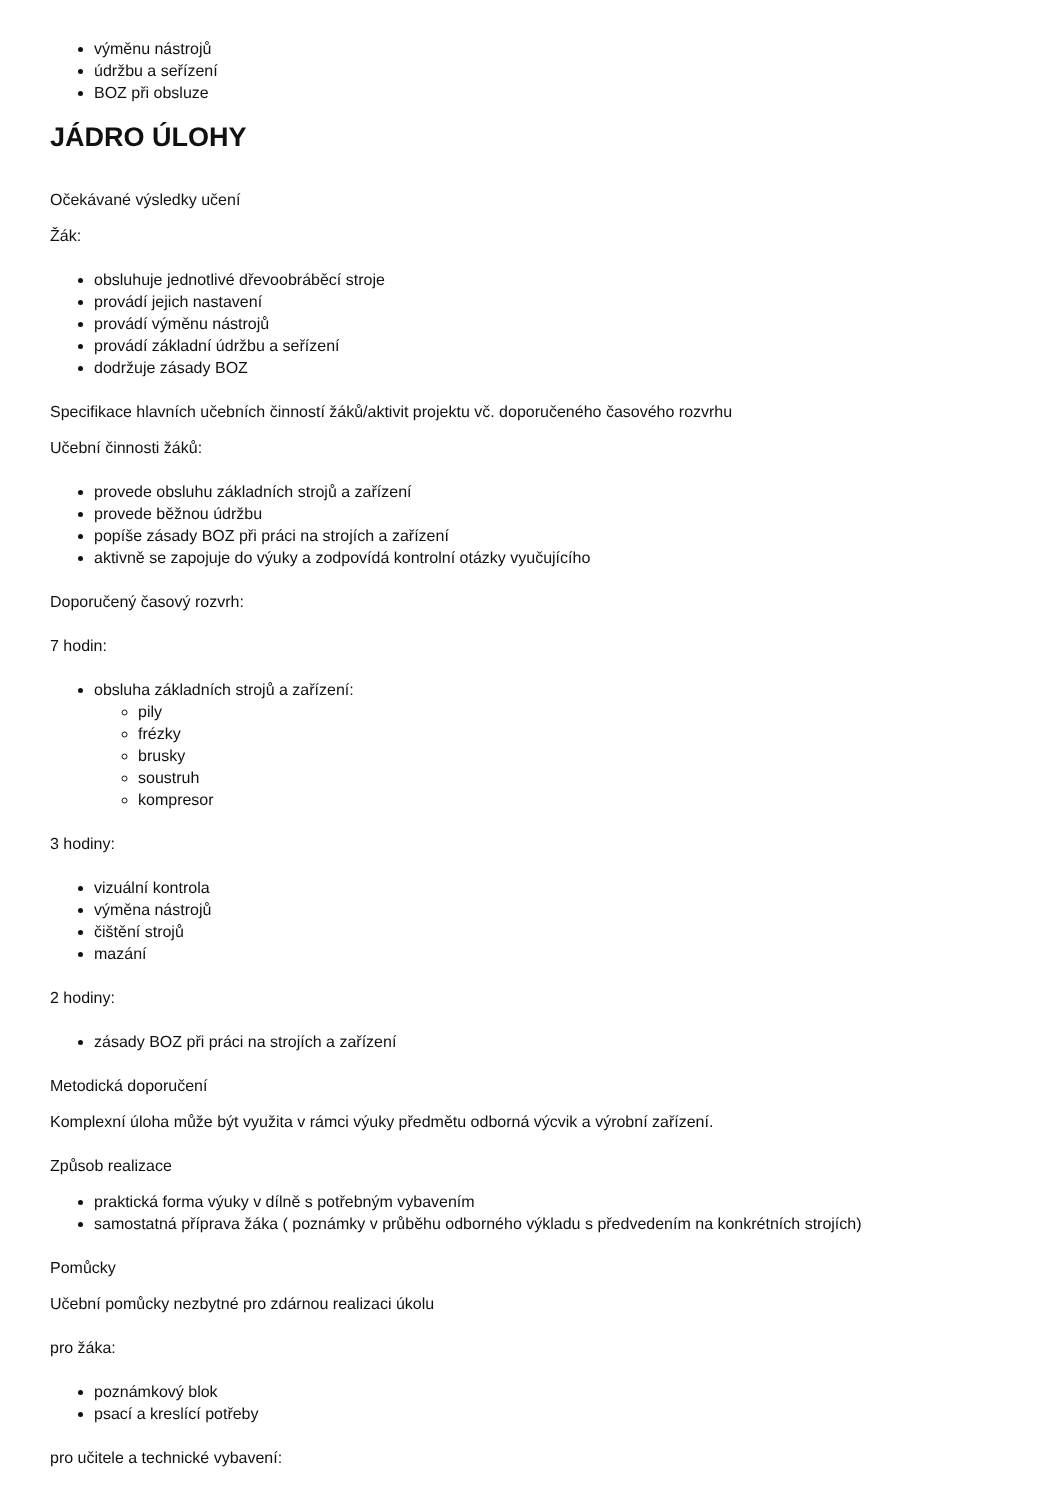výměnu nástrojů
údržbu a seřízení
BOZ při obsluze
JÁDRO ÚLOHY
Očekávané výsledky učení
Žák:
obsluhuje jednotlivé dřevoobráběcí stroje
provádí jejich nastavení
provádí výměnu nástrojů
provádí základní údržbu a seřízení
dodržuje zásady BOZ
Specifikace hlavních učebních činností žáků/aktivit projektu vč. doporučeného časového rozvrhu
Učební činnosti žáků:
provede obsluhu základních strojů a zařízení
provede běžnou údržbu
popíše zásady BOZ při práci na strojích a zařízení
aktivně se zapojuje do výuky a zodpovídá kontrolní otázky vyučujícího
Doporučený časový rozvrh:
7 hodin:
obsluha základních strojů a zařízení:
pily
frézky
brusky
soustruh
kompresor
3 hodiny:
vizuální kontrola
výměna nástrojů
čištění strojů
mazání
2 hodiny:
zásady BOZ při práci na strojích a zařízení
Metodická doporučení
Komplexní úloha může být využita v rámci výuky předmětu odborná výcvik a výrobní zařízení.
Způsob realizace
praktická forma výuky v dílně s potřebným vybavením
samostatná příprava žáka ( poznámky v průběhu odborného výkladu s předvedením na konkrétních strojích)
Pomůcky
Učební pomůcky nezbytné pro zdárnou realizaci úkolu
pro žáka:
poznámkový blok
psací a kreslící potřeby
pro učitele a technické vybavení: